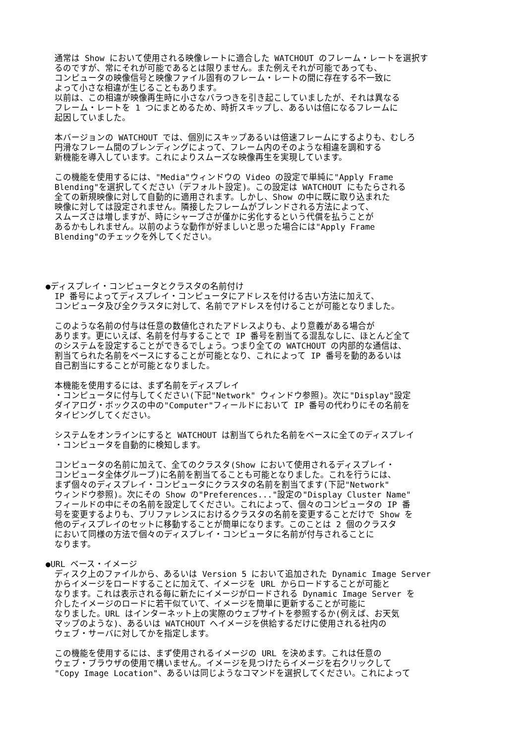通常は Show において使用される映像レートに適合した WATCHOUT のフレーム・レートを選択す
るのですが、常にそれが可能であるとは限りません。また例えそれが可能であっても、
コンピュータの映像信号と映像ファイル固有のフレーム・レートの間に存在する不一致に
よって小さな相違が生じることもあります。
以前は、この相違が映像再生時に小さなバラつきを引き起こしていましたが、それは異なる
フレーム・レートを 1 つにまとめるため、時折スキップし、あるいは倍になるフレームに
起因していました。
本バージョンの WATCHOUT では、個別にスキップあるいは倍速フレームにするよりも、むしろ
円滑なフレーム間のブレンディングによって、フレーム内のそのような相違を調和する
新機能を導入しています。これによりスムーズな映像再生を実現しています。
この機能を使用するには、"Media"ウィンドウの Video の設定で単純に"Apply Frame
Blending"を選択してください（デフォルト設定)。この設定は WATCHOUT にもたらされる
全ての新規映像に対して自動的に適用されます。しかし、Show の中に既に取り込まれた
映像に対しては設定されません。隣接したフレームがブレンドされる方法によって、
スムーズさは増しますが、時にシャープさが僅かに劣化するという代償を払うことが
あるかもしれません。以前のような動作が好ましいと思った場合には"Apply Frame
Blending"のチェックを外してください。
●ディスプレイ・コンピュータとクラスタの名前付け
IP 番号によってディスプレイ・コンピュータにアドレスを付ける古い方法に加えて、
コンピュータ及び全クラスタに対して、名前でアドレスを付けることが可能となりました。
このような名前の付与は任意の数値化されたアドレスよりも、より意義がある場合が
あります。更にいえば、名前を付与することで IP 番号を割当てる混乱なしに、ほとんど全て
のシステムを設定することができるでしょう。つまり全ての WATCHOUT の内部的な通信は、
割当てられた名前をベースにすることが可能となり、これによって IP 番号を動的あるいは
自己割当にすることが可能となりました。
本機能を使用するには、まず名前をディスプレイ
・コンピュータに付与してください(下記"Network" ウィンドウ参照)。次に"Display"設定
ダイアログ・ボックスの中の"Computer"フィールドにおいて IP 番号の代わりにその名前を
タイピングしてください。
システムをオンラインにすると WATCHOUT は割当てられた名前をベースに全てのディスプレイ
・コンピュータを自動的に検知します。
コンピュータの名前に加えて、全てのクラスタ(Show において使用されるディスプレイ・
コンピュータ全体グループ)に名前を割当てることも可能となりました。これを行うには、
まず個々のディスプレイ・コンピュータにクラスタの名前を割当てます(下記"Network"
ウィンドウ参照)。次にその Show の"Preferences..."設定の"Display Cluster Name"
フィールドの中にその名前を設定してください。これによって、個々のコンピュータの IP 番
号を変更するよりも、プリファレンスにおけるクラスタの名前を変更することだけで Show を
他のディスプレイのセットに移動することが簡単になります。このことは 2 個のクラスタ
において同様の方法で個々のディスプレイ・コンピュータに名前が付与されることに
なります。
●URL ベース・イメージ
ディスク上のファイルから、あるいは Version 5 において追加された Dynamic Image Server
からイメージをロードすることに加えて、イメージを URL からロードすることが可能と
なります。これは表示される毎に新たにイメージがロードされる Dynamic Image Server を
介したイメージのロードに若干似ていて、イメージを簡単に更新することが可能に
なりました。URL はインターネット上の実際のウェブサイトを参照するか(例えば、お天気
マップのような)、あるいは WATCHOUT へイメージを供給するだけに使用される社内の
ウェブ・サーバに対してかを指定します。
この機能を使用するには、まず使用されるイメージの URL を決めます。これは任意の
ウェブ・ブラウザの使用で構いません。イメージを見つけたらイメージを右クリックして
"Copy Image Location"、あるいは同じようなコマンドを選択してください。これによって